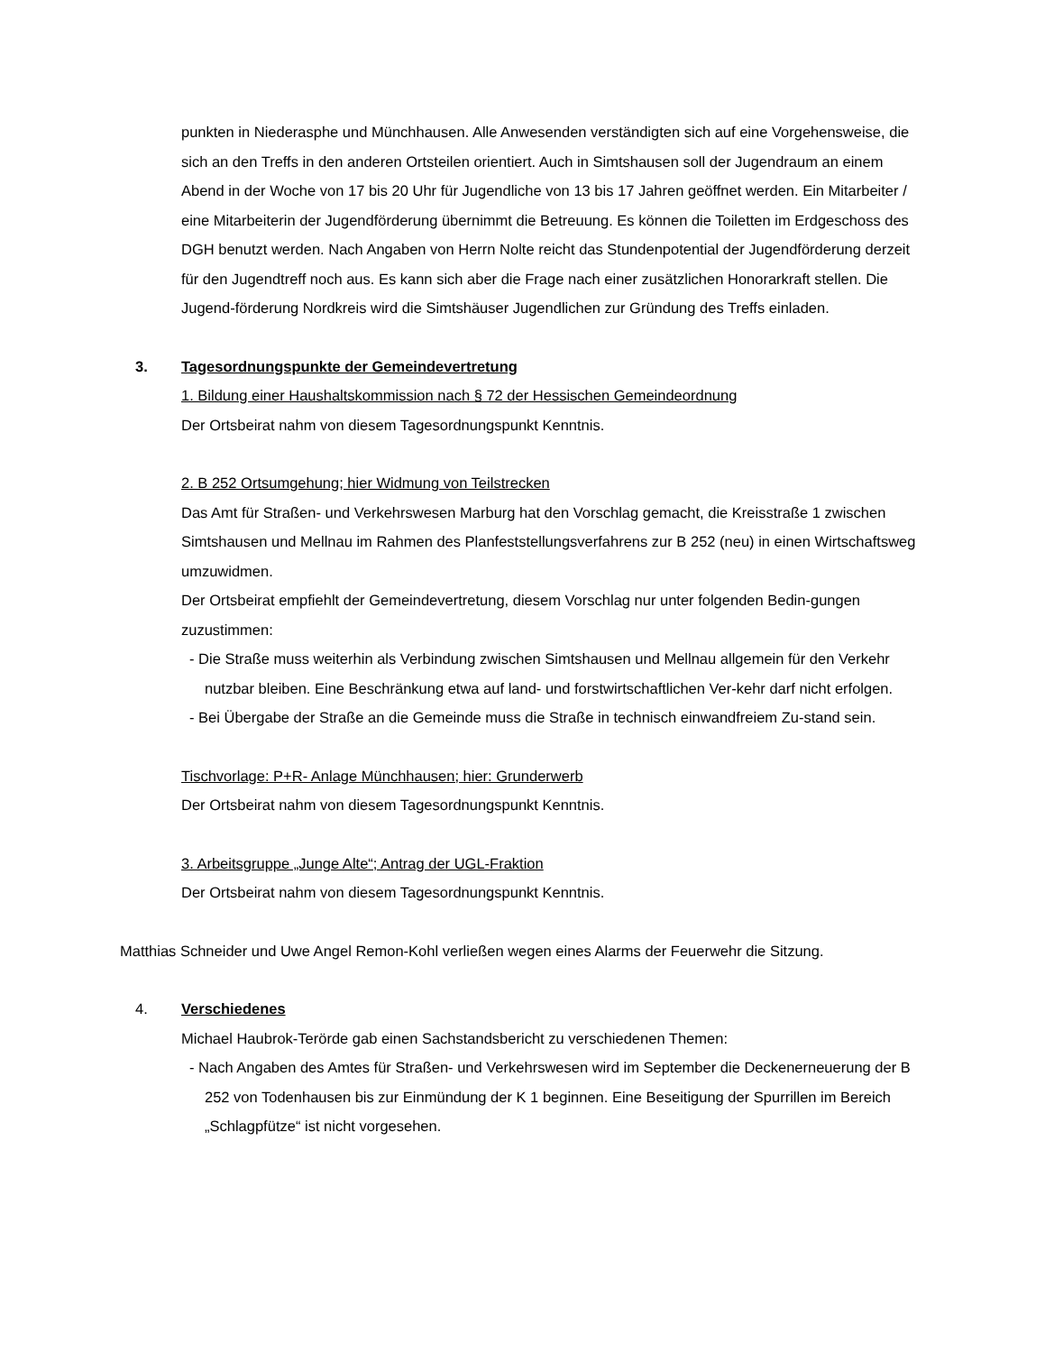punkten in Niederasphe und Münchhausen. Alle Anwesenden verständigten sich auf eine Vorgehensweise, die sich an den Treffs in den anderen Ortsteilen orientiert. Auch in Simtshausen soll der Jugendraum an einem Abend in der Woche von 17 bis 20 Uhr für Jugendliche von 13 bis 17 Jahren geöffnet werden. Ein Mitarbeiter / eine Mitarbeiterin der Jugendförderung übernimmt die Betreuung. Es können die Toiletten im Erdgeschoss des DGH benutzt werden. Nach Angaben von Herrn Nolte reicht das Stundenpotential der Jugendförderung derzeit für den Jugendtreff noch aus. Es kann sich aber die Frage nach einer zusätzlichen Honorarkraft stellen. Die Jugend-förderung Nordkreis wird die Simtshäuser Jugendlichen zur Gründung des Treffs einladen.
3. Tagesordnungspunkte der Gemeindevertretung
1. Bildung einer Haushaltskommission nach § 72 der Hessischen Gemeindeordnung
Der Ortsbeirat nahm von diesem Tagesordnungspunkt Kenntnis.
2. B 252 Ortsumgehung; hier Widmung von Teilstrecken
Das Amt für Straßen- und Verkehrswesen Marburg hat den Vorschlag gemacht, die Kreisstraße 1 zwischen Simtshausen und Mellnau im Rahmen des Planfeststellungsverfahrens zur B 252 (neu) in einen Wirtschaftsweg umzuwidmen.
Der Ortsbeirat empfiehlt der Gemeindevertretung, diesem Vorschlag nur unter folgenden Bedin-gungen zuzustimmen:
- Die Straße muss weiterhin als Verbindung zwischen Simtshausen und Mellnau allgemein für den Verkehr nutzbar bleiben. Eine Beschränkung etwa auf land- und forstwirtschaftlichen Ver-kehr darf nicht erfolgen.
- Bei Übergabe der Straße an die Gemeinde muss die Straße in technisch einwandfreiem Zu-stand sein.
Tischvorlage: P+R- Anlage Münchhausen; hier: Grunderwerb
Der Ortsbeirat nahm von diesem Tagesordnungspunkt Kenntnis.
3. Arbeitsgruppe „Junge Alte“; Antrag der UGL-Fraktion
Der Ortsbeirat nahm von diesem Tagesordnungspunkt Kenntnis.
Matthias Schneider und Uwe Angel Remon-Kohl verließen wegen eines Alarms der Feuerwehr die Sitzung.
4. Verschiedenes
Michael Haubrok-Terörde gab einen Sachstandsbericht zu verschiedenen Themen:
- Nach Angaben des Amtes für Straßen- und Verkehrswesen wird im September die Deckenerneuerung der B 252 von Todenhausen bis zur Einmündung der K 1 beginnen. Eine Beseitigung der Spurrillen im Bereich „Schlagpfütze“ ist nicht vorgesehen.